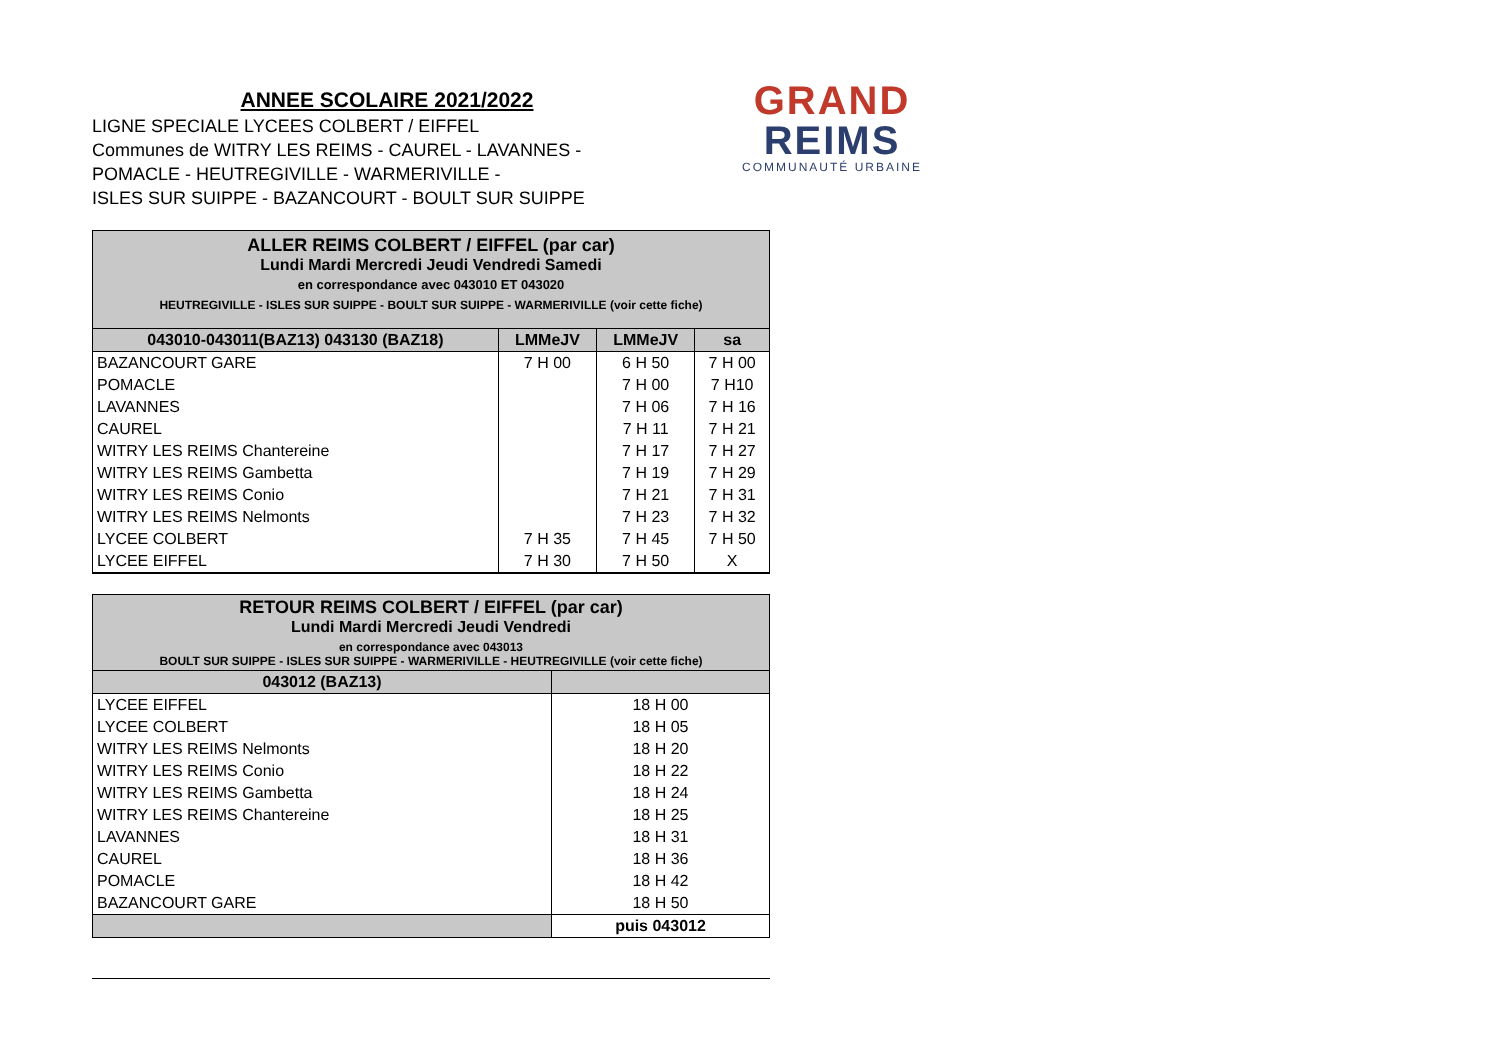ANNEE SCOLAIRE 2021/2022
LIGNE SPECIALE LYCEES COLBERT / EIFFEL
Communes de WITRY LES REIMS - CAUREL - LAVANNES -
POMACLE - HEUTREGIVILLE - WARMERIVILLE -
ISLES SUR SUIPPE - BAZANCOURT - BOULT SUR SUIPPE
GRAND
REIMS
COMMUNAUTÉ URBAINE
| ALLER REIMS COLBERT / EIFFEL (par car) Lundi Mardi Mercredi Jeudi Vendredi Samedi en correspondance avec 043010 ET 043020 HEUTREGIVILLE - ISLES SUR SUIPPE - BOULT SUR SUIPPE - WARMERIVILLE (voir cette fiche) | | | |
| 043010-043011(BAZ13) 043130 (BAZ18) | LMMeJV | LMMeJV | sa |
| BAZANCOURT GARE | 7 H 00 | 6 H 50 | 7 H 00 |
| POMACLE | | 7 H 00 | 7 H10 |
| LAVANNES | | 7 H 06 | 7 H 16 |
| CAUREL | | 7 H 11 | 7 H 21 |
| WITRY LES REIMS Chantereine | | 7 H 17 | 7 H 27 |
| WITRY LES REIMS Gambetta | | 7 H 19 | 7 H 29 |
| WITRY LES REIMS Conio | | 7 H 21 | 7 H 31 |
| WITRY LES REIMS Nelmonts | | 7 H 23 | 7 H 32 |
| LYCEE COLBERT | 7 H 35 | 7 H 45 | 7 H 50 |
| LYCEE EIFFEL | 7 H 30 | 7 H 50 | X |
| RETOUR REIMS COLBERT / EIFFEL (par car) Lundi Mardi Mercredi Jeudi Vendredi en correspondance avec 043013 BOULT SUR SUIPPE - ISLES SUR SUIPPE - WARMERIVILLE - HEUTREGIVILLE (voir cette fiche) | |
| 043012 (BAZ13) | |
| LYCEE EIFFEL | 18 H 00 |
| LYCEE COLBERT | 18 H 05 |
| WITRY LES REIMS Nelmonts | 18 H 20 |
| WITRY LES REIMS Conio | 18 H 22 |
| WITRY LES REIMS Gambetta | 18 H 24 |
| WITRY LES REIMS Chantereine | 18 H 25 |
| LAVANNES | 18 H 31 |
| CAUREL | 18 H 36 |
| POMACLE | 18 H 42 |
| BAZANCOURT GARE | 18 H 50 |
| | puis 043012 |